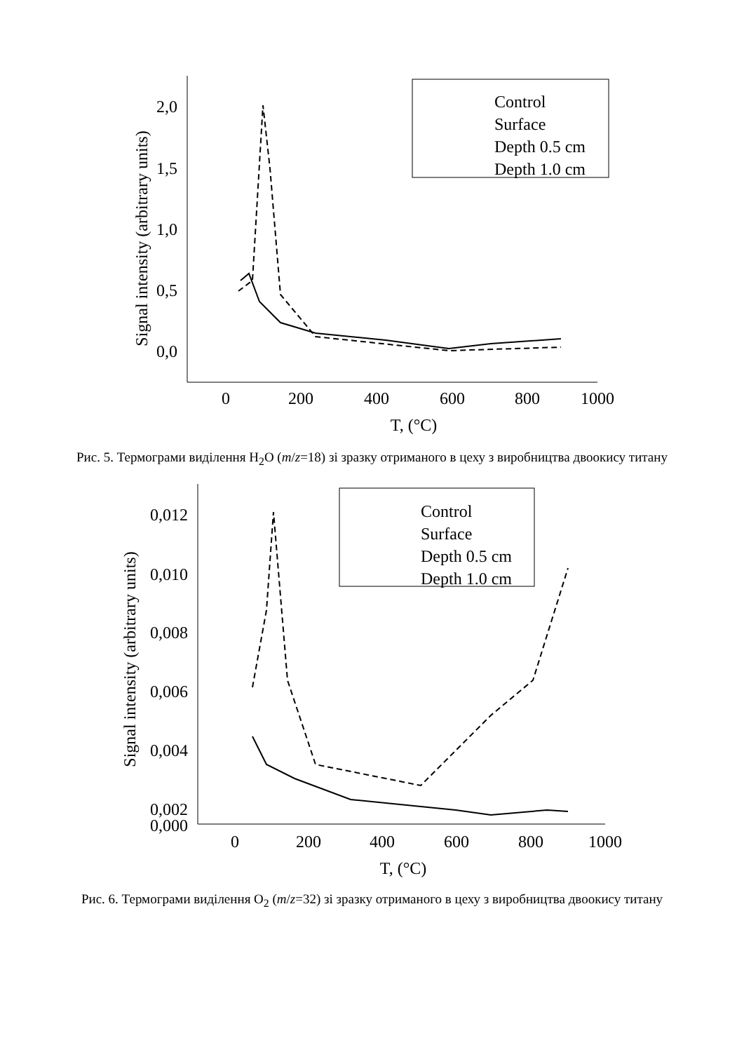2,0
1,5
1,0
0,5
0,0
0
200
400
600
800
1000
T, (°C)
Signal intensity (arbitrary units)
Control
Surface
Depth 0.5 cm
Depth 1.0 cm
Рис. 5. Термограми виділення H<sub>2</sub>O (m/z=18) зі зразку отриманого в цеху з виробництва двоокису титану
0,012
0,010
0,008
0,006
0,004
0,002
0,000
0
200
400
600
800
1000
T, (°C)
Signal intensity (arbitrary units)
Control
Surface
Depth 0.5 cm
Depth 1.0 cm
Рис. 6. Термограми виділення O<sub>2</sub> (m/z=32) зі зразку отриманого в цеху з виробництва двоокису титану